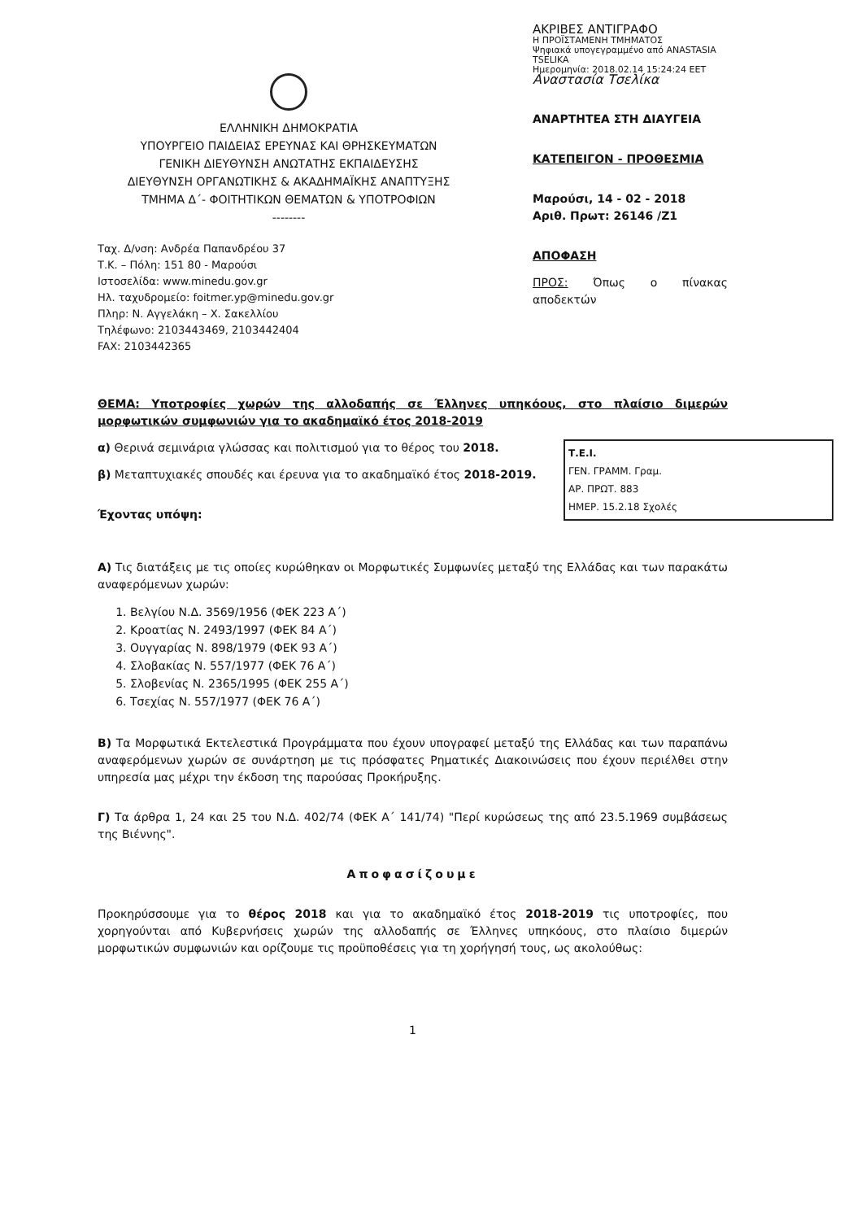ΕΛΛΗΝΙΚΗ ΔΗΜΟΚΡΑΤΙΑ
ΥΠΟΥΡΓΕΙΟ ΠΑΙΔΕΙΑΣ ΕΡΕΥΝΑΣ ΚΑΙ ΘΡΗΣΚΕΥΜΑΤΩΝ
ΓΕΝΙΚΗ ΔΙΕΥΘΥΝΣΗ ΑΝΩΤΑΤΗΣ ΕΚΠΑΙΔΕΥΣΗΣ
ΔΙΕΥΘΥΝΣΗ ΟΡΓΑΝΩΤΙΚΗΣ & ΑΚΑΔΗΜΑΪΚΗΣ ΑΝΑΠΤΥΞΗΣ
ΤΜΗΜΑ Δ΄- ΦΟΙΤΗΤΙΚΩΝ ΘΕΜΑΤΩΝ & ΥΠΟΤΡΟΦΙΩΝ
--------
Ταχ. Δ/νση: Ανδρέα Παπανδρέου 37
Τ.Κ. – Πόλη: 151 80 - Μαρούσι
Ιστοσελίδα: www.minedu.gov.gr
Ηλ. ταχυδρομείο: foitmer.yp@minedu.gov.gr
Πληρ: Ν. Αγγελάκη – Χ. Σακελλίου
Τηλέφωνο: 2103443469, 2103442404
FAX: 2103442365
ΑΚΡΙΒΕΣ ΑΝΤΙΓΡΑΦΟ
Η ΠΡΟΪΣΤΑΜΕΝΗ ΤΜΗΜΑΤΟΣ
Ψηφιακά υπογεγραμμένο από ANASTASIA TSELIKA
Ημερομηνία: 2018.02.14 15:24:24 EET
Αναστασία Τσελίκα
ΑΝΑΡΤΗΤΕΑ ΣΤΗ ΔΙΑΥΓΕΙΑ
ΚΑΤΕΠΕΙΓΟΝ - ΠΡΟΘΕΣΜΙΑ
Μαρούσι, 14 - 02 - 2018
Αριθ. Πρωτ: 26146 /Ζ1
ΑΠΟΦΑΣΗ
ΠΡΟΣ: Όπως ο πίνακας αποδεκτών
ΘΕΜΑ: Υποτροφίες χωρών της αλλοδαπής σε Έλληνες υπηκόους, στο πλαίσιο διμερών μορφωτικών συμφωνιών για το ακαδημαϊκό έτος 2018-2019
Τ.Ε.Ι.
ΓΕΝ. ΓΡΑΜΜ. Γραμ.
ΑΡ. ΠΡΩΤ. 883
ΗΜΕΡ. 15.2.18 Σχολές
α) Θερινά σεμινάρια γλώσσας και πολιτισμού για το θέρος του 2018.
β) Μεταπτυχιακές σπουδές και έρευνα για το ακαδημαϊκό έτος 2018-2019.
Έχοντας υπόψη:
Α) Τις διατάξεις με τις οποίες κυρώθηκαν οι Μορφωτικές Συμφωνίες μεταξύ της Ελλάδας και των παρακάτω αναφερόμενων χωρών:
1. Βελγίου Ν.Δ. 3569/1956 (ΦΕΚ 223 Α΄)
2. Κροατίας Ν. 2493/1997 (ΦΕΚ 84 Α΄)
3. Ουγγαρίας Ν. 898/1979 (ΦΕΚ 93 Α΄)
4. Σλοβακίας Ν. 557/1977 (ΦΕΚ 76 Α΄)
5. Σλοβενίας Ν. 2365/1995 (ΦΕΚ 255 Α΄)
6. Τσεχίας Ν. 557/1977 (ΦΕΚ 76 Α΄)
Β) Τα Μορφωτικά Εκτελεστικά Προγράμματα που έχουν υπογραφεί μεταξύ της Ελλάδας και των παραπάνω αναφερόμενων χωρών σε συνάρτηση με τις πρόσφατες Ρηματικές Διακοινώσεις που έχουν περιέλθει στην υπηρεσία μας μέχρι την έκδοση της παρούσας Προκήρυξης.
Γ) Τα άρθρα 1, 24 και 25 του Ν.Δ. 402/74 (ΦΕΚ Α΄ 141/74) "Περί κυρώσεως της από 23.5.1969 συμβάσεως της Βιέννης".
Αποφασίζουμε
Προκηρύσσουμε για το θέρος 2018 και για το ακαδημαϊκό έτος 2018-2019 τις υποτροφίες, που χορηγούνται από Κυβερνήσεις χωρών της αλλοδαπής σε Έλληνες υπηκόους, στο πλαίσιο διμερών μορφωτικών συμφωνιών και ορίζουμε τις προϋποθέσεις για τη χορήγησή τους, ως ακολούθως:
1